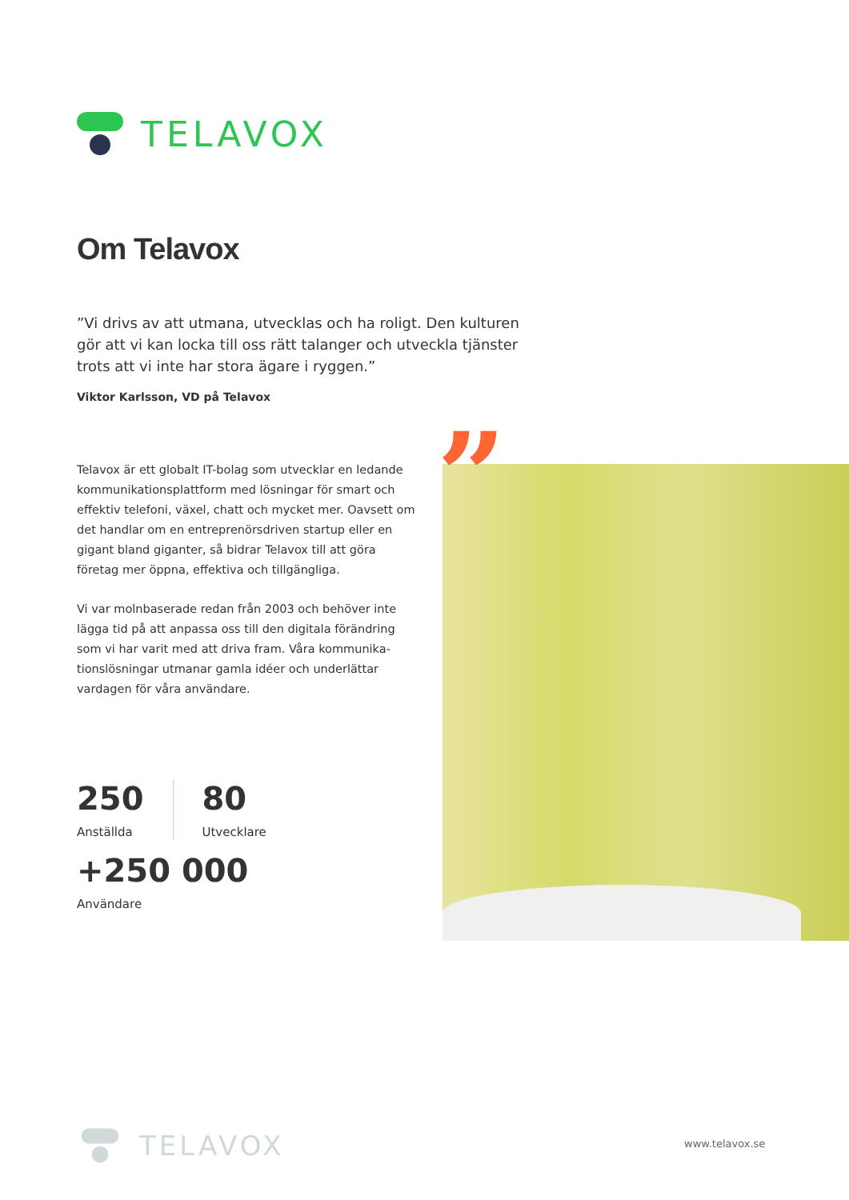TELAVOX
Om Telavox
”Vi drivs av att utmana, utvecklas och ha roligt. Den kulturen gör att vi kan locka till oss rätt talanger och utveckla tjänster trots att vi inte har stora ägare i ryggen.”
Viktor Karlsson, VD på Telavox
”
Telavox är ett globalt IT-bolag som utvecklar en ledande kommunikationsplattform med lösningar för smart och effektiv telefoni, växel, chatt och mycket mer. Oavsett om det handlar om en entreprenörsdriven startup eller en gigant bland giganter, så bidrar Telavox till att göra företag mer öppna, effektiva och tillgängliga.
Vi var molnbaserade redan från 2003 och behöver inte lägga tid på att anpassa oss till den digitala förändring som vi har varit med att driva fram. Våra kommunika-tionslösningar utmanar gamla idéer och underlättar vardagen för våra användare.
250
Anställda
80
Utvecklare
+250 000
Användare
TELAVOX
www.telavox.se